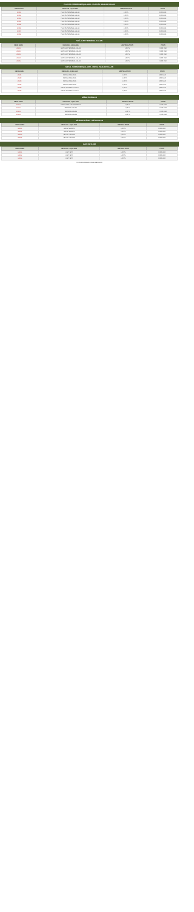PLASTİK TÜRBÜNMÜŞ ALARM - PLASTİK SEALER KALAN
| ÜRÜN KODU | ÜRÜN ADI - AÇIKLAMA | ADETİ/KG FİYATI | FİYATI |
| --- | --- | --- | --- |
| 10101 | PLASTİK TERMİNAL KALAN | 1,00 TL | 0,000 USD |
| 10102 | PLASTİK TERMİNAL KALAN | 1,00 TL | 0,000 USD |
| 10103 | PLASTİK TERMİNAL KALAN | 1,00 TL | 0,000 USD |
| 10104 | PLASTİK TERMİNAL KALAN | 1,00 TL | 0,000 USD |
| 10105 | PLASTİK TERMİNAL KALAN | 1,00 TL | 0,000 USD |
| 10106 | PLASTİK TERMİNAL KALAN | 1,00 TL | 0,000 USD |
| 10107 | PLASTİK TERMİNAL KALAN | 1,00 TL | 0,000 USD |
| 10108 | PLASTİK TERMİNAL KALAN | 1,00 TL | 0,000 USD |
SOĞ. KAPI TERMİNAL KALAN
| ÜRÜN KODU | ÜRÜN ADI - AÇIKLAMA | ADETİ/KG FİYATI | FİYATI |
| --- | --- | --- | --- |
| 20101 | SOĞ. KAPI TERMİNAL KALAN | 1,00 TL | 0,000 USD |
| 20102 | SOĞ. KAPI TERMİNAL KALAN | 1,00 TL | 0,000 USD |
| 20103 | SOĞ. KAPI TERMİNAL KALAN | 1,00 TL | 0,000 USD |
| 20104 | SOĞ. KAPI TERMİNAL KALAN | 1,00 TL | 0,000 USD |
| 20105 | SOĞ. KAPI TERMİNAL KALAN | 1,00 TL | 0,000 USD |
METAL TÜRBÜNMÜŞ ALARM - METAL SEALER KALAN
| ÜRÜN KODU | ÜRÜN ADI - AÇIKLAMA | ADETİ/KG FİYATI | FİYATI |
| --- | --- | --- | --- |
| 30101 | METAL MUHAFAZA | 1,00 TL | 0,000 USD |
| 30102 | METAL MUHAFAZA | 1,00 TL | 0,000 USD |
| 30103 | METAL MUHAFAZA | 1,00 TL | 0,000 USD |
| 30104 | METAL MUHAFAZA | 1,00 TL | 0,000 USD |
| 30105 | METAL TERMİNAL KALAN | 1,00 TL | 0,000 USD |
| 30106 | METAL TERMİNAL KALAN | 1,00 TL | 0,000 USD |
DİĞER ÜRÜNLER
| ÜRÜN KODU | ÜRÜN ADI - AÇIKLAMA | ADETİ/KG FİYATI | FİYATI |
| --- | --- | --- | --- |
| 40101 | SOĞUK ODA KAPI TERMİNALİ | 1,00 TL | 0,000 USD |
| 40102 | TERMİNAL KALAN | 1,00 TL | 0,000 USD |
| 40103 | TERMİNAL KALAN | 1,00 TL | 0,000 USD |
| 40104 | TERMİNAL KALAN | 1,00 TL | 0,000 USD |
SİLİKON ETİKET - SİLİKONLAR
| ÜRÜN KODU | ÜRÜN ADI - AÇIKLAMA | ADETİ/KG FİYATI | FİYATI |
| --- | --- | --- | --- |
| 50101 | BEYAZ SİLİKON | 1,00 TL | 0,000 USD |
| 50102 | BEYAZ SİLİKON | 1,00 TL | 0,000 USD |
| 50103 | ŞEFFAF SİLİKON | 1,00 TL | 0,000 USD |
| 50104 | ŞEFFAF SİLİKON | 1,00 TL | 0,000 USD |
KAPI SETLERİ
| ÜRÜN KODU | ÜRÜN ADI - AÇIKLAMA | ADETİ/KG FİYATI | FİYATI |
| --- | --- | --- | --- |
| 60101 | KAPI SETİ | 1,00 TL | 0,000 USD |
| 60102 | KAPI SETİ | 1,00 TL | 0,000 USD |
| 60103 | KAPI SETİ | 1,00 TL | 0,000 USD |
FİYATLARIMIZA KDV DAHİL DEĞİLDİR.